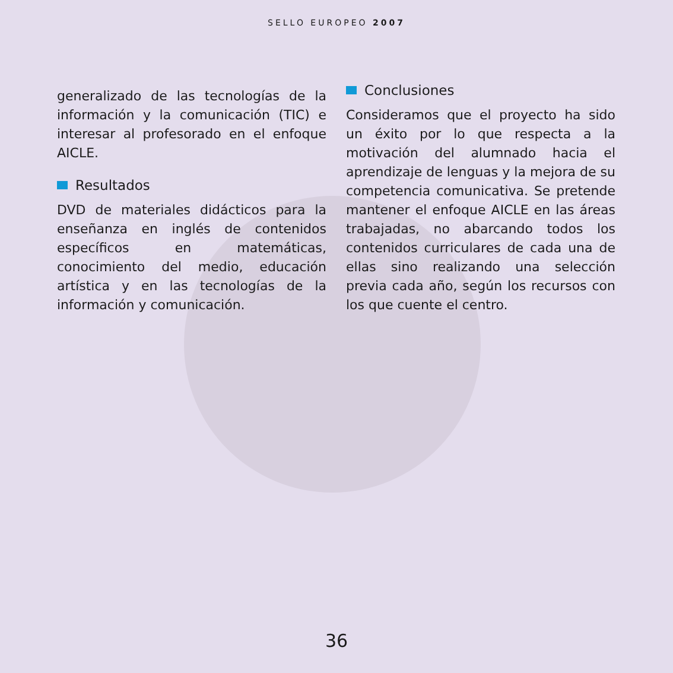SELLO EUROPEO 2007
generalizado de las tecnologías de la información y la comunicación (TIC) e interesar al profesorado en el enfoque AICLE.
Resultados
DVD de materiales didácticos para la enseñanza en inglés de contenidos específicos en matemáticas, conocimiento del medio, educación artística y en las tecnologías de la información y comunicación.
Conclusiones
Consideramos que el proyecto ha sido un éxito por lo que respecta a la motivación del alumnado hacia el aprendizaje de lenguas y la mejora de su competencia comunicativa. Se pretende mantener el enfoque AICLE en las áreas trabajadas, no abarcando todos los contenidos curriculares de cada una de ellas sino realizando una selección previa cada año, según los recursos con los que cuente el centro.
36